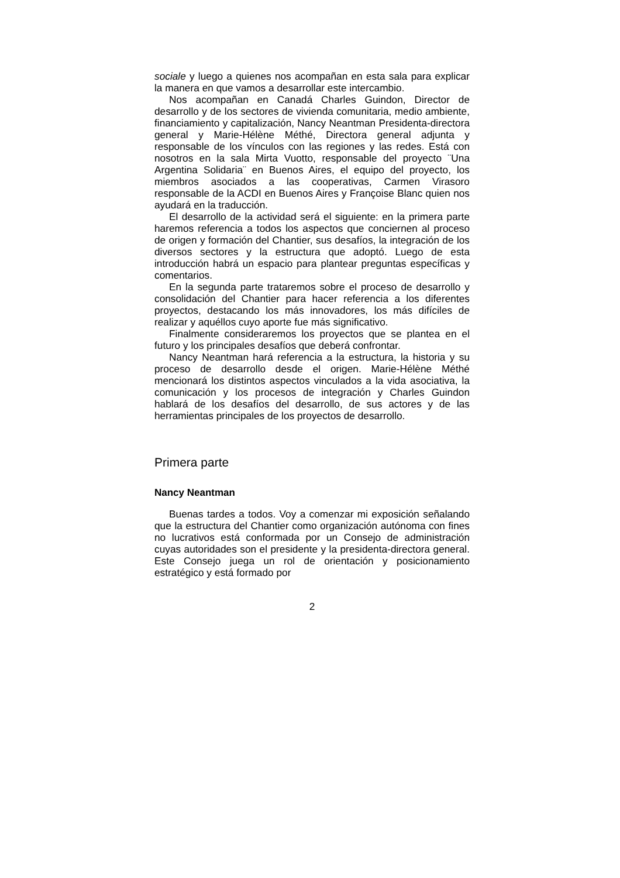sociale y luego a quienes nos acompañan en esta sala para explicar la manera en que vamos a desarrollar este intercambio.
Nos acompañan en Canadá Charles Guindon, Director de desarrollo y de los sectores de vivienda comunitaria, medio ambiente, financiamiento y capitalización, Nancy Neantman Presidenta-directora general y Marie-Hélène Méthé, Directora general adjunta y responsable de los vínculos con las regiones y las redes. Está con nosotros en la sala Mirta Vuotto, responsable del proyecto ¨Una Argentina Solidaria¨ en Buenos Aires, el equipo del proyecto, los miembros asociados a las cooperativas, Carmen Virasoro responsable de la ACDI en Buenos Aires y Françoise Blanc quien nos ayudará en la traducción.
El desarrollo de la actividad será el siguiente: en la primera parte haremos referencia a todos los aspectos que conciernen al proceso de origen y formación del Chantier, sus desafíos, la integración de los diversos sectores y la estructura que adoptó. Luego de esta introducción habrá un espacio para plantear preguntas específicas y comentarios.
En la segunda parte trataremos sobre el proceso de desarrollo y consolidación del Chantier para hacer referencia a los diferentes proyectos, destacando los más innovadores, los más difíciles de realizar y aquéllos cuyo aporte fue más significativo.
Finalmente consideraremos los proyectos que se plantea en el futuro y los principales desafíos que deberá confrontar.
Nancy Neantman hará referencia a la estructura, la historia y su proceso de desarrollo desde el origen. Marie-Hélène Méthé mencionará los distintos aspectos vinculados a la vida asociativa, la comunicación y los procesos de integración y Charles Guindon hablará de los desafíos del desarrollo, de sus actores y de las herramientas principales de los proyectos de desarrollo.
Primera parte
Nancy Neantman
Buenas tardes a todos. Voy a comenzar mi exposición señalando que la estructura del Chantier como organización autónoma con fines no lucrativos está conformada por un Consejo de administración cuyas autoridades son el presidente y la presidenta-directora general. Este Consejo juega un rol de orientación y posicionamiento estratégico y está formado por
2